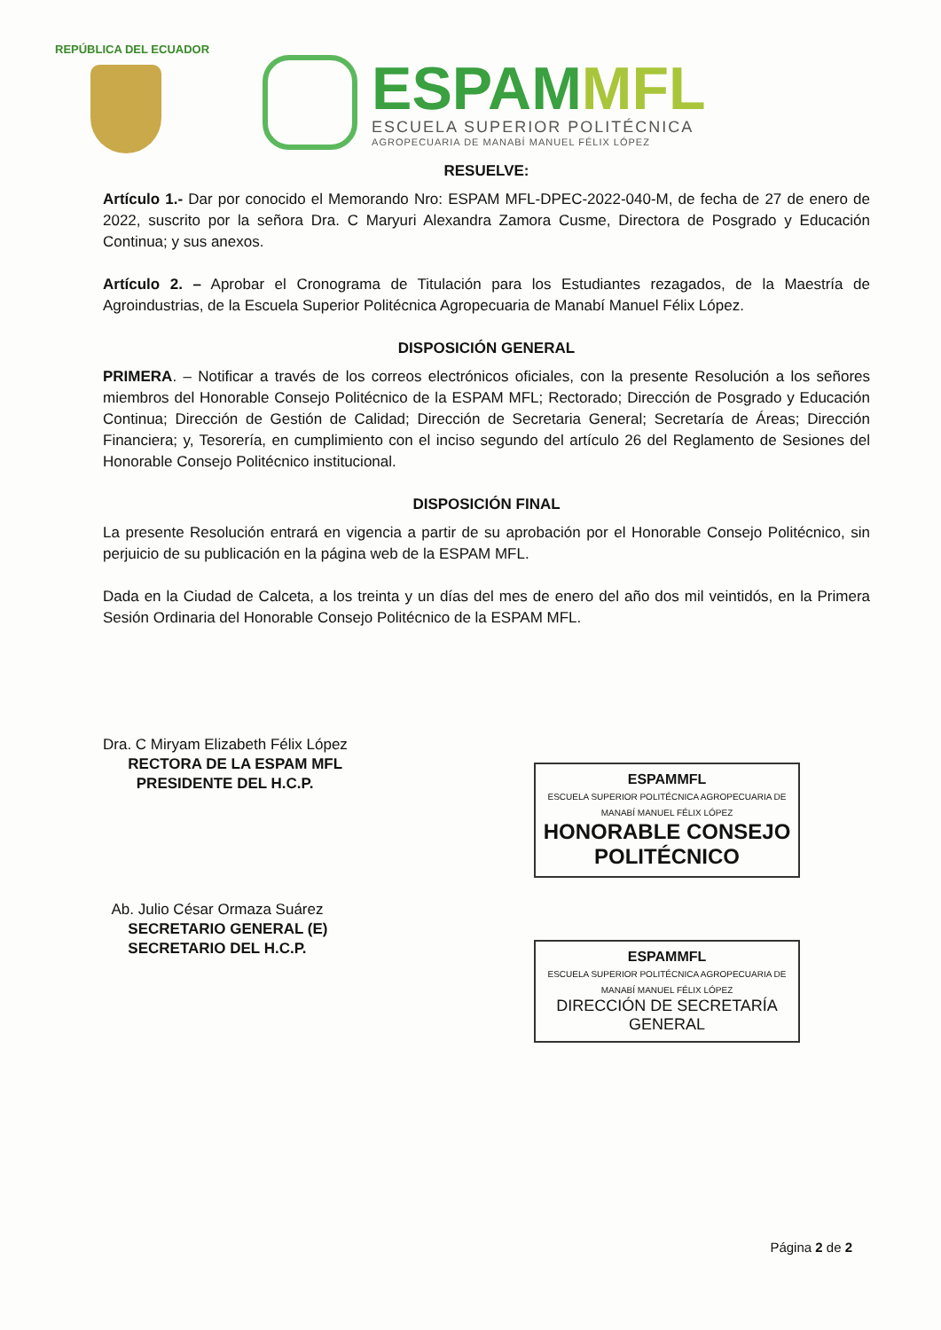REPÚBLICA DEL ECUADOR
ESPAMMFL
ESCUELA SUPERIOR POLITÉCNICA
AGROPECUARIA DE MANABÍ MANUEL FÉLIX LÓPEZ
RESUELVE:
Artículo 1.- Dar por conocido el Memorando Nro: ESPAM MFL-DPEC-2022-040-M, de fecha de 27 de enero de 2022, suscrito por la señora Dra. C Maryuri Alexandra Zamora Cusme, Directora de Posgrado y Educación Continua; y sus anexos.
Artículo 2. – Aprobar el Cronograma de Titulación para los Estudiantes rezagados, de la Maestría de Agroindustrias, de la Escuela Superior Politécnica Agropecuaria de Manabí Manuel Félix López.
DISPOSICIÓN GENERAL
PRIMERA. – Notificar a través de los correos electrónicos oficiales, con la presente Resolución a los señores miembros del Honorable Consejo Politécnico de la ESPAM MFL; Rectorado; Dirección de Posgrado y Educación Continua; Dirección de Gestión de Calidad; Dirección de Secretaria General; Secretaría de Áreas; Dirección Financiera; y, Tesorería, en cumplimiento con el inciso segundo del artículo 26 del Reglamento de Sesiones del Honorable Consejo Politécnico institucional.
DISPOSICIÓN FINAL
La presente Resolución entrará en vigencia a partir de su aprobación por el Honorable Consejo Politécnico, sin perjuicio de su publicación en la página web de la ESPAM MFL.
Dada en la Ciudad de Calceta, a los treinta y un días del mes de enero del año dos mil veintidós, en la Primera Sesión Ordinaria del Honorable Consejo Politécnico de la ESPAM MFL.
Dra. C Miryam Elizabeth Félix López
RECTORA DE LA ESPAM MFL
PRESIDENTE DEL H.C.P.
Ab. Julio César Ormaza Suárez
SECRETARIO GENERAL (E)
SECRETARIO DEL H.C.P.
ESPAMMFL
ESCUELA SUPERIOR POLITÉCNICA AGROPECUARIA DE MANABÍ MANUEL FÉLIX LÓPEZ
HONORABLE CONSEJO POLITÉCNICO
ESPAMMFL
ESCUELA SUPERIOR POLITÉCNICA AGROPECUARIA DE MANABÍ MANUEL FÉLIX LÓPEZ
DIRECCIÓN DE SECRETARÍA GENERAL
Página 2 de 2